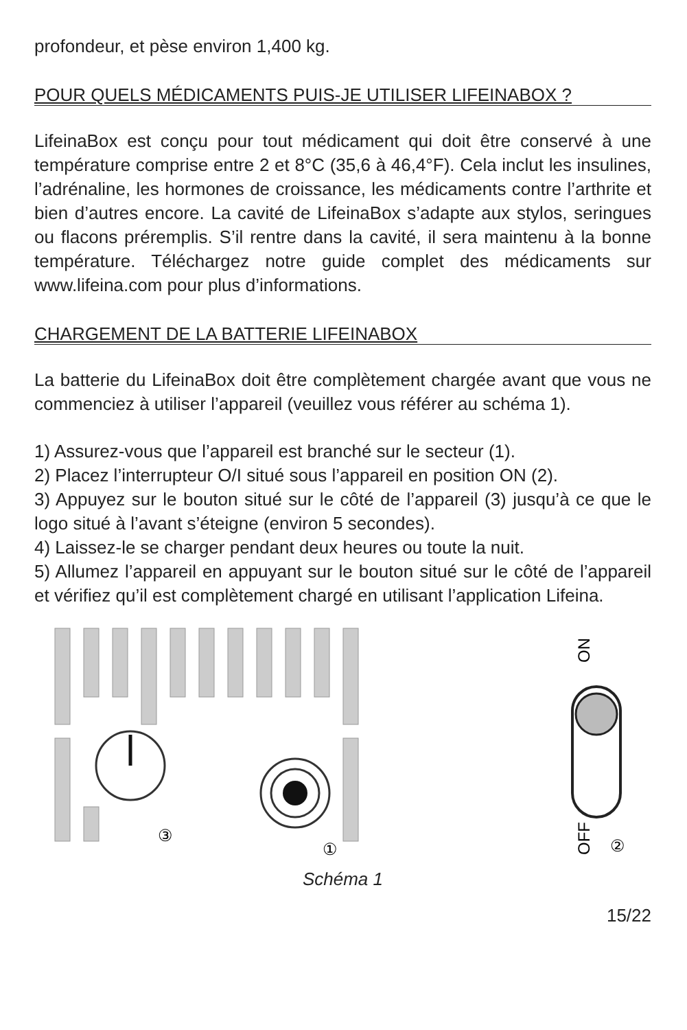profondeur, et pèse environ 1,400 kg.
POUR QUELS MÉDICAMENTS PUIS-JE UTILISER LIFEINABOX ?
LifeinaBox est conçu pour tout médicament qui doit être conservé à une température comprise entre 2 et 8°C (35,6 à 46,4°F). Cela inclut les insulines, l’adrénaline, les hormones de croissance, les médicaments contre l’arthrite et bien d’autres encore. La cavité de LifeinaBox s’adapte aux stylos, seringues ou flacons prérem­plis. S’il rentre dans la cavité, il sera maintenu à la bonne tempéra­ture. Téléchargez notre guide complet des médicaments sur www.lifeina.com pour plus d’informations.
CHARGEMENT DE LA BATTERIE LIFEINABOX
La batterie du LifeinaBox doit être complètement chargée avant que vous ne commenciez à utiliser l’appareil (veuillez vous référer au schéma 1).
1) Assurez-vous que l’appareil est branché sur le secteur (1).
2) Placez l’interrupteur O/I situé sous l’appareil en position ON (2).
3) Appuyez sur le bouton situé sur le côté de l’appareil (3) jusqu’à ce que le logo situé à l’avant s’éteigne (environ 5 secondes).
4) Laissez-le se charger pendant deux heures ou toute la nuit.
5) Allumez l’appareil en appuyant sur le bouton situé sur le côté de l’appareil et vérifiez qu’il est complètement chargé en utilisant l’application Lifeina.
③
①
ON
OFF
②
Schéma 1
15/22